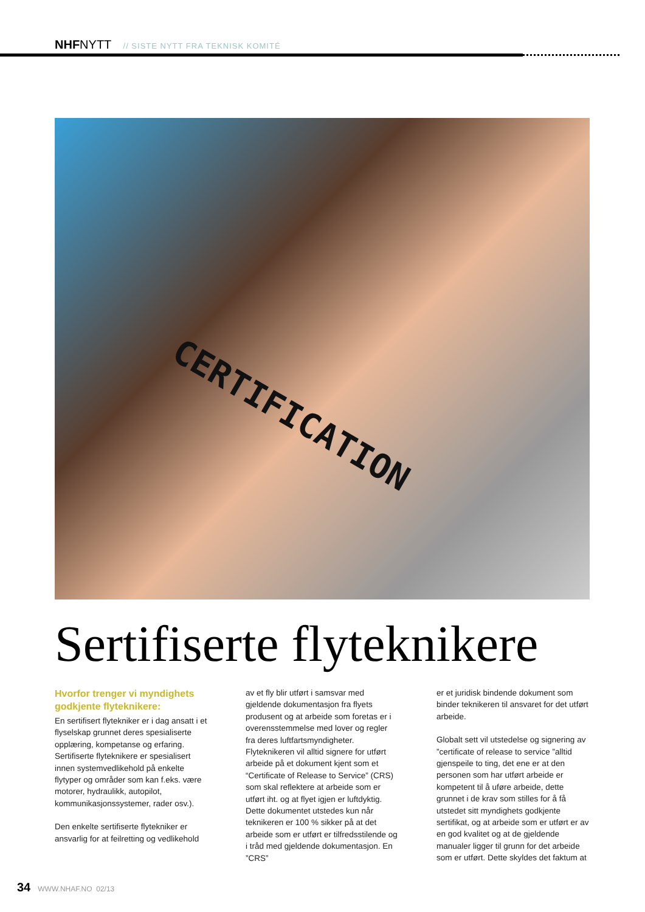NHFNYTT // SISTE NYTT FRA TEKNISK KOMITÉ
CERTIFICATION
Sertifiserte flyteknikere
Hvorfor trenger vi myndighets godkjente flyteknikere:
En sertifisert flytekniker er i dag ansatt i et flyselskap grunnet deres spesialiserte opplæring, kompetanse og erfaring. Sertifiserte flyteknikere er spesialisert innen systemvedlikehold på enkelte flytyper og områder som kan f.eks. være motorer, hydraulikk, autopilot, kommunikasjonssystemer, rader osv.).
Den enkelte sertifiserte flytekniker er ansvarlig for at feilretting og vedlikehold
av et fly blir utført i samsvar med gjeldende dokumentasjon fra flyets produsent og at arbeide som foretas er i overensstemmelse med lover og regler fra deres luftfartsmyndigheter. Flyteknikeren vil alltid signere for utført arbeide på et dokument kjent som et “Certificate of Release to Service” (CRS) som skal reflektere at arbeide som er utført iht. og at flyet igjen er luftdyktig. Dette dokumentet utstedes kun når teknikeren er 100 % sikker på at det arbeide som er utført er tilfredsstilende og i tråd med gjeldende dokumentasjon. En ”CRS”
er et juridisk bindende dokument som binder teknikeren til ansvaret for det utført arbeide.
Globalt sett vil utstedelse og signering av ”certificate of release to service ”alltid gjenspeile to ting, det ene er at den personen som har utført arbeide er kompetent til å uføre arbeide, dette grunnet i de krav som stilles for å få utstedet sitt myndighets godkjente sertifikat, og at arbeide som er utført er av en god kvalitet og at de gjeldende manualer ligger til grunn for det arbeide som er utført. Dette skyldes det faktum at
34 WWW.NHAF.NO 02/13